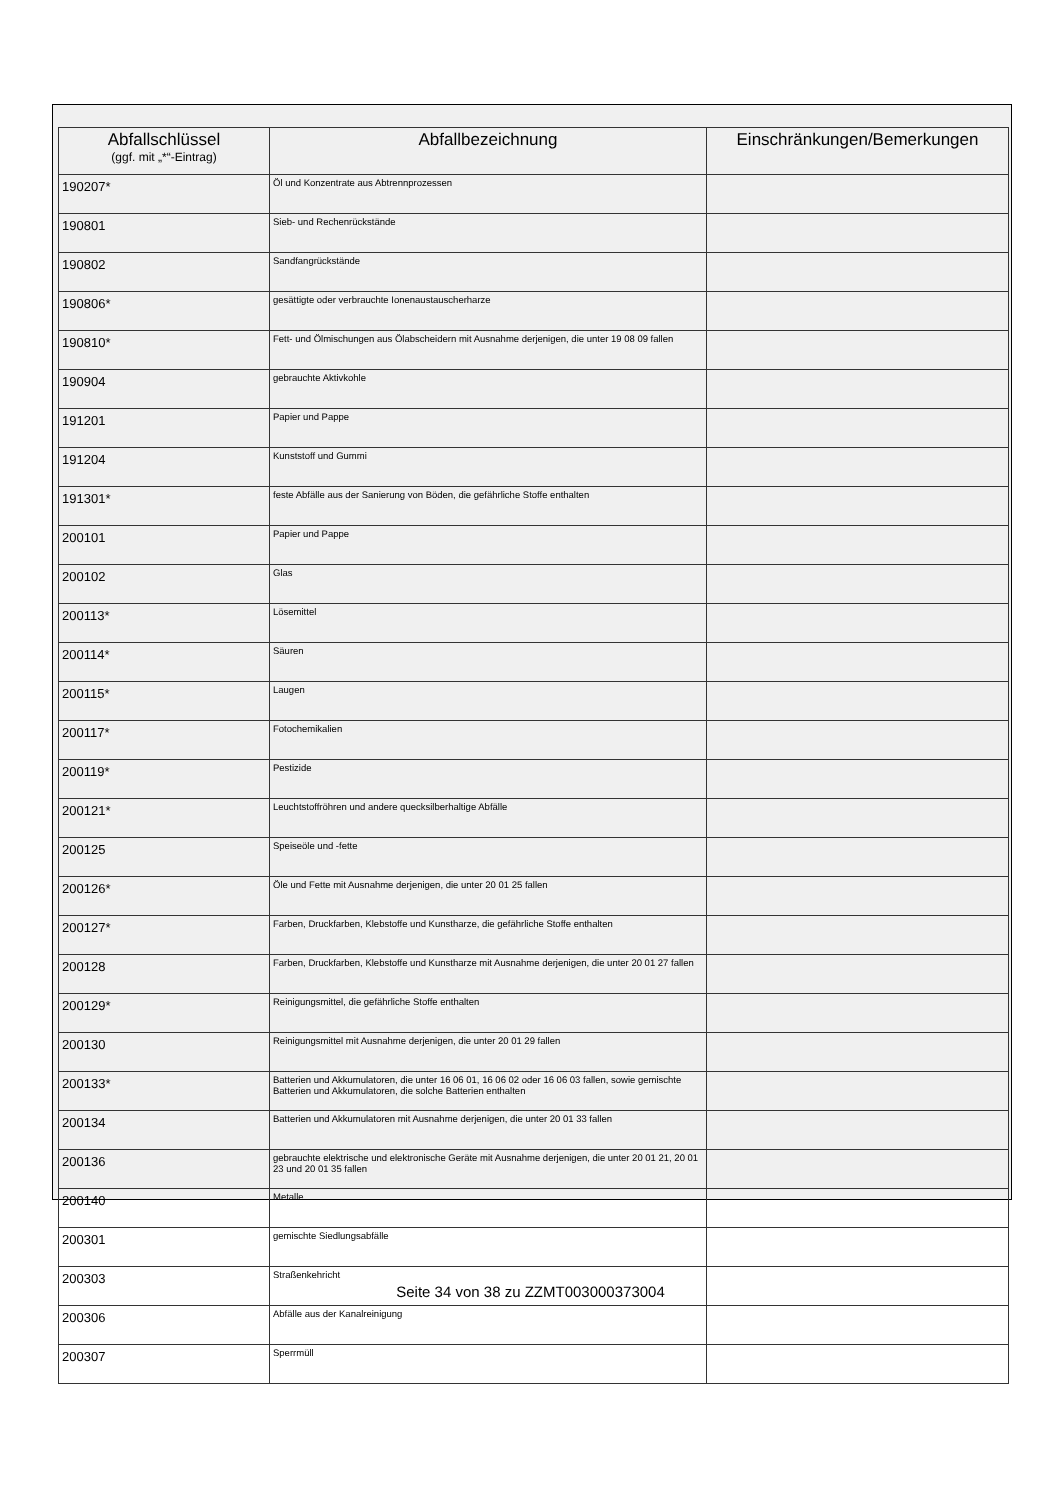| Abfallschlüssel (ggf. mit „*“-Eintrag) | Abfallbezeichnung | Einschränkungen/Bemerkungen |
| --- | --- | --- |
| 190207* | Öl und Konzentrate aus Abtrennprozessen | |
| 190801 | Sieb- und Rechenrückstände | |
| 190802 | Sandfangrückstände | |
| 190806* | gesättigte oder verbrauchte Ionenaustauscherharze | |
| 190810* | Fett- und Ölmischungen aus Ölabscheidern mit Ausnahme derjenigen, die unter 19 08 09 fallen | |
| 190904 | gebrauchte Aktivkohle | |
| 191201 | Papier und Pappe | |
| 191204 | Kunststoff und Gummi | |
| 191301* | feste Abfälle aus der Sanierung von Böden, die gefährliche Stoffe enthalten | |
| 200101 | Papier und Pappe | |
| 200102 | Glas | |
| 200113* | Lösemittel | |
| 200114* | Säuren | |
| 200115* | Laugen | |
| 200117* | Fotochemikalien | |
| 200119* | Pestizide | |
| 200121* | Leuchtstoffröhren und andere quecksilberhaltige Abfälle | |
| 200125 | Speiseöle und -fette | |
| 200126* | Öle und Fette mit Ausnahme derjenigen, die unter 20 01 25 fallen | |
| 200127* | Farben, Druckfarben, Klebstoffe und Kunstharze, die gefährliche Stoffe enthalten | |
| 200128 | Farben, Druckfarben, Klebstoffe und Kunstharze mit Ausnahme derjenigen, die unter 20 01 27 fallen | |
| 200129* | Reinigungsmittel, die gefährliche Stoffe enthalten | |
| 200130 | Reinigungsmittel mit Ausnahme derjenigen, die unter 20 01 29 fallen | |
| 200133* | Batterien und Akkumulatoren, die unter 16 06 01, 16 06 02 oder 16 06 03 fallen, sowie gemischte Batterien und Akkumulatoren, die solche Batterien enthalten | |
| 200134 | Batterien und Akkumulatoren mit Ausnahme derjenigen, die unter 20 01 33 fallen | |
| 200136 | gebrauchte elektrische und elektronische Geräte mit Ausnahme derjenigen, die unter 20 01 21, 20 01 23 und 20 01 35 fallen | |
| 200140 | Metalle | |
| 200301 | gemischte Siedlungsabfälle | |
| 200303 | Straßenkehricht | |
| 200306 | Abfälle aus der Kanalreinigung | |
| 200307 | Sperrmüll | |
Seite 34 von 38 zu ZZMT003000373004